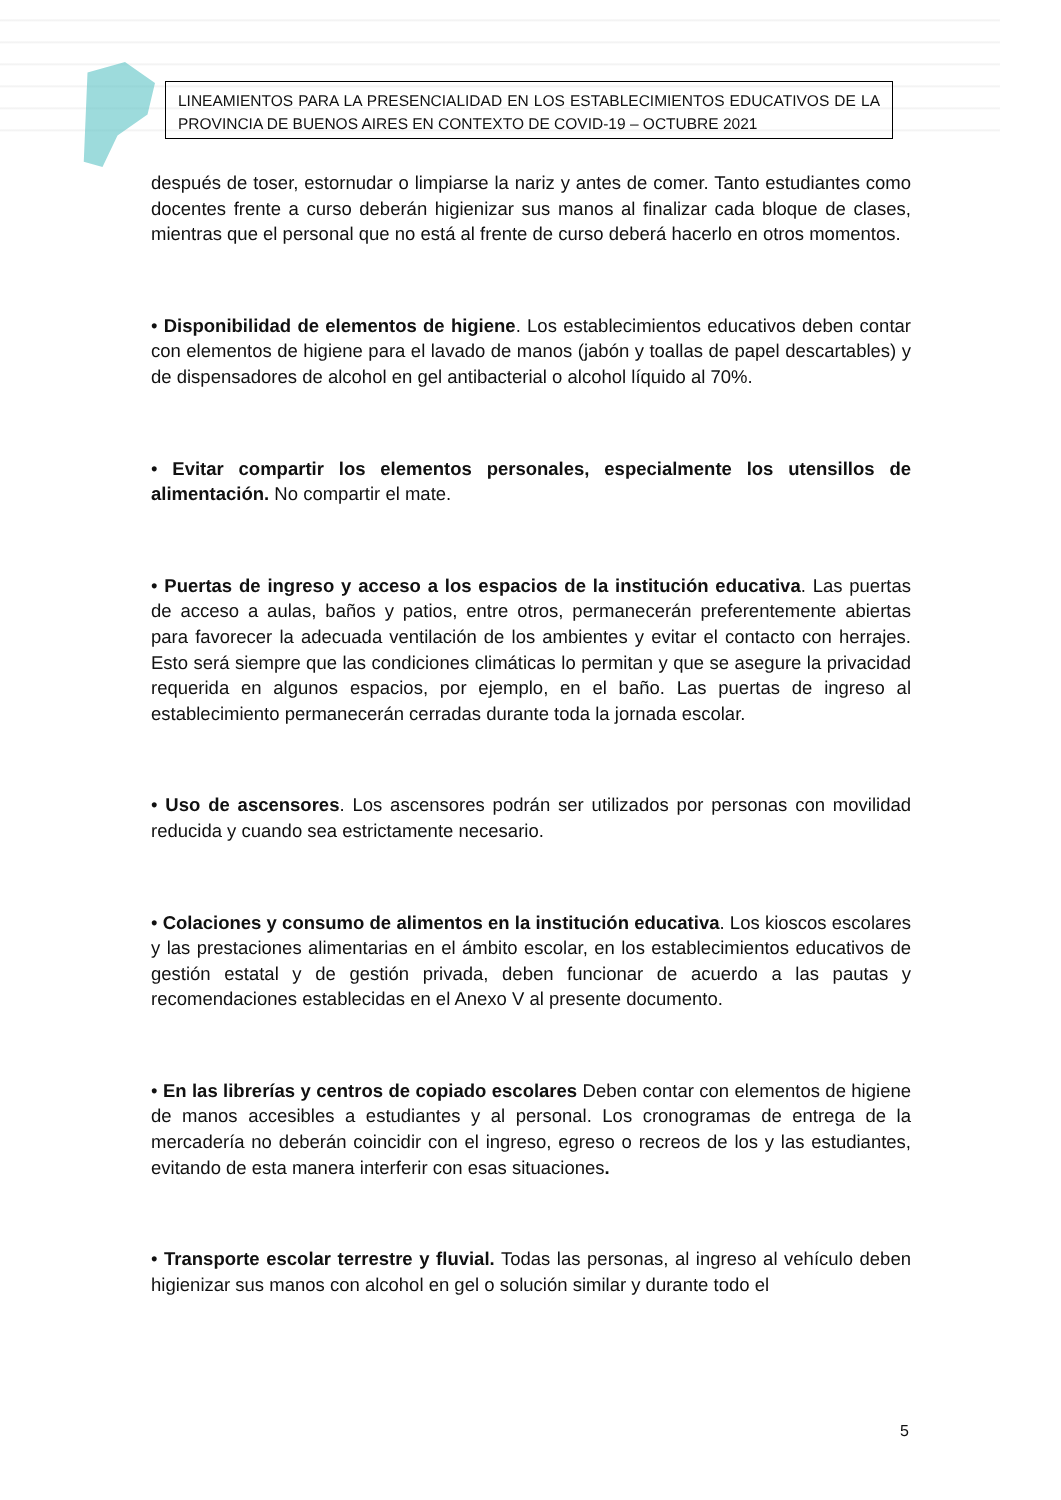LINEAMIENTOS PARA LA PRESENCIALIDAD EN LOS ESTABLECIMIENTOS EDUCATIVOS DE LA PROVINCIA DE BUENOS AIRES EN CONTEXTO DE COVID-19 – OCTUBRE 2021
después de toser, estornudar o limpiarse la nariz y antes de comer. Tanto estudiantes como docentes frente a curso deberán higienizar sus manos al finalizar cada bloque de clases, mientras que el personal que no está al frente de curso deberá hacerlo en otros momentos.
• Disponibilidad de elementos de higiene. Los establecimientos educativos deben contar con elementos de higiene para el lavado de manos (jabón y toallas de papel descartables) y de dispensadores de alcohol en gel antibacterial o alcohol líquido al 70%.
• Evitar compartir los elementos personales, especialmente los utensillos de alimentación. No compartir el mate.
• Puertas de ingreso y acceso a los espacios de la institución educativa. Las puertas de acceso a aulas, baños y patios, entre otros, permanecerán preferentemente abiertas para favorecer la adecuada ventilación de los ambientes y evitar el contacto con herrajes. Esto será siempre que las condiciones climáticas lo permitan y que se asegure la privacidad requerida en algunos espacios, por ejemplo, en el baño. Las puertas de ingreso al establecimiento permanecerán cerradas durante toda la jornada escolar.
• Uso de ascensores. Los ascensores podrán ser utilizados por personas con movilidad reducida y cuando sea estrictamente necesario.
• Colaciones y consumo de alimentos en la institución educativa. Los kioscos escolares y las prestaciones alimentarias en el ámbito escolar, en los establecimientos educativos de gestión estatal y de gestión privada, deben funcionar de acuerdo a las pautas y recomendaciones establecidas en el Anexo V al presente documento.
• En las librerías y centros de copiado escolares Deben contar con elementos de higiene de manos accesibles a estudiantes y al personal. Los cronogramas de entrega de la mercadería no deberán coincidir con el ingreso, egreso o recreos de los y las estudiantes, evitando de esta manera interferir con esas situaciones.
• Transporte escolar terrestre y fluvial. Todas las personas, al ingreso al vehículo deben higienizar sus manos con alcohol en gel o solución similar y durante todo el
5